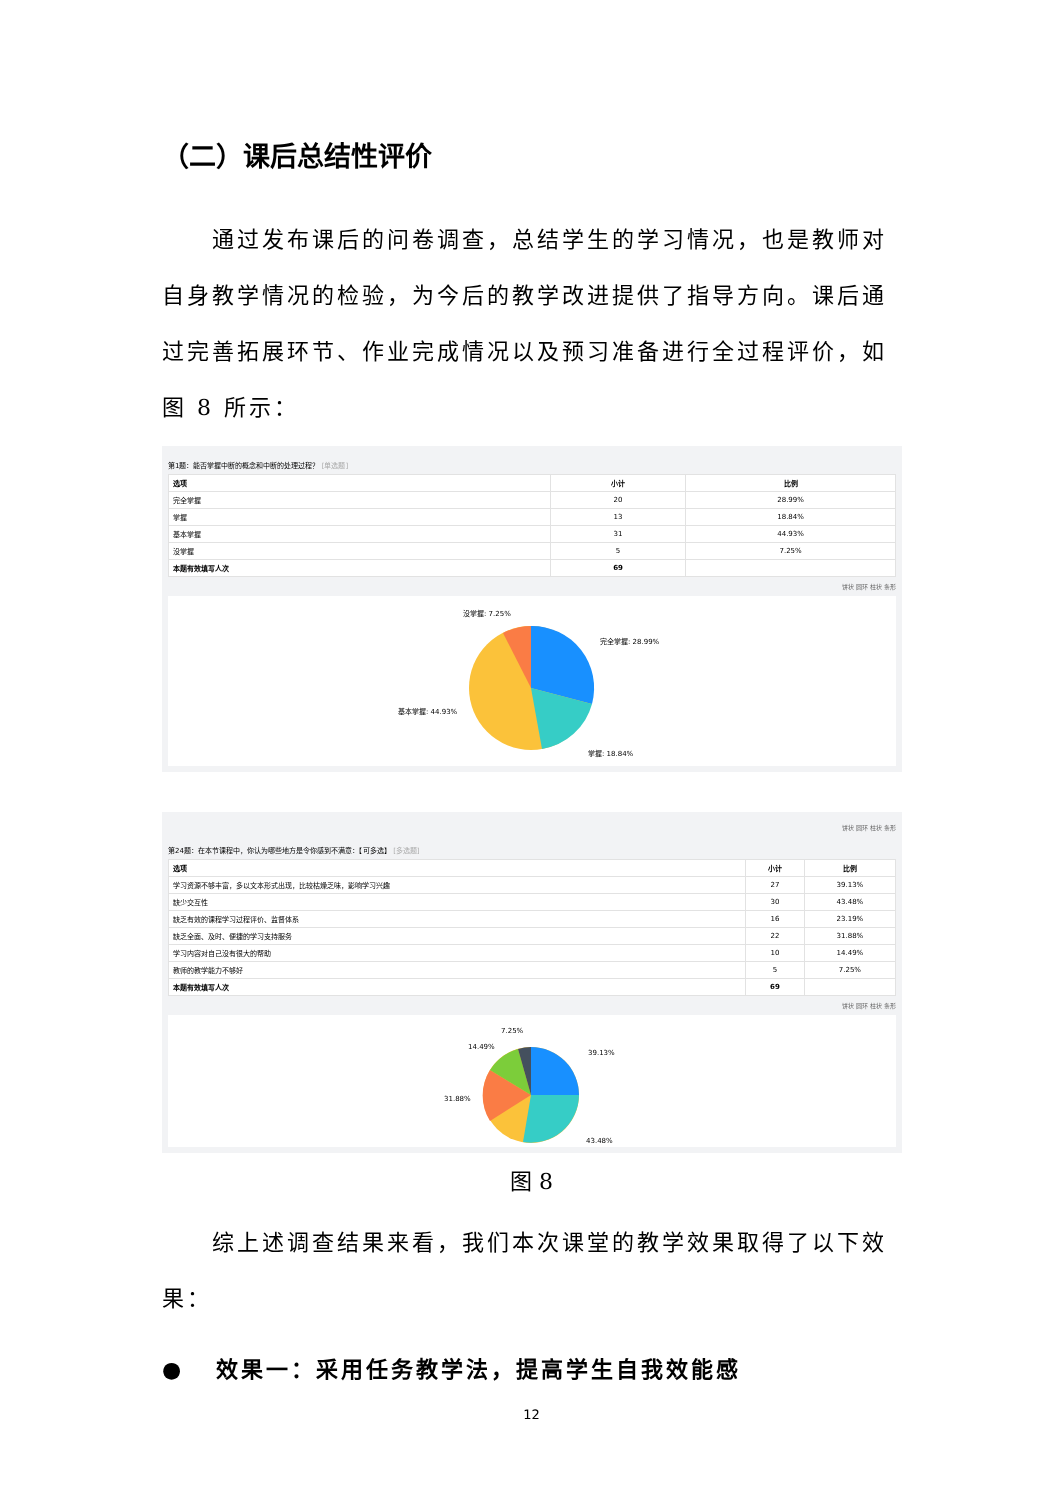（二）课后总结性评价
通过发布课后的问卷调查，总结学生的学习情况，也是教师对自身教学情况的检验，为今后的教学改进提供了指导方向。课后通过完善拓展环节、作业完成情况以及预习准备进行全过程评价，如图 8 所示：
第1题：能否掌握中断的概念和中断的处理过程？ [单选题]
| 选项 | 小计 | 比例 |
| --- | --- | --- |
| 完全掌握 | 20 | 28.99% |
| 掌握 | 13 | 18.84% |
| 基本掌握 | 31 | 44.93% |
| 没掌握 | 5 | 7.25% |
| 本题有效填写人次 | 69 | |
饼状 圆环 柱状 条形
没掌握: 7.25%
完全掌握: 28.99%
基本掌握: 44.93%
掌握: 18.84%
饼状 圆环 柱状 条形
第24题：在本节课程中，你认为哪些地方是令你感到不满意：【可多选】 [多选题]
| 选项 | 小计 | 比例 |
| --- | --- | --- |
| 学习资源不够丰富，多以文本形式出现，比较枯燥乏味，影响学习兴趣 | 27 | 39.13% |
| 缺少交互性 | 30 | 43.48% |
| 缺乏有效的课程学习过程评价、监督体系 | 16 | 23.19% |
| 缺乏全面、及时、便捷的学习支持服务 | 22 | 31.88% |
| 学习内容对自己没有很大的帮助 | 10 | 14.49% |
| 教师的教学能力不够好 | 5 | 7.25% |
| 本题有效填写人次 | 69 | |
饼状 圆环 柱状 条形
7.25%
14.49%
39.13%
31.88%
43.48%
图 8
综上述调查结果来看，我们本次课堂的教学效果取得了以下效果：
● 效果一：采用任务教学法，提高学生自我效能感
12